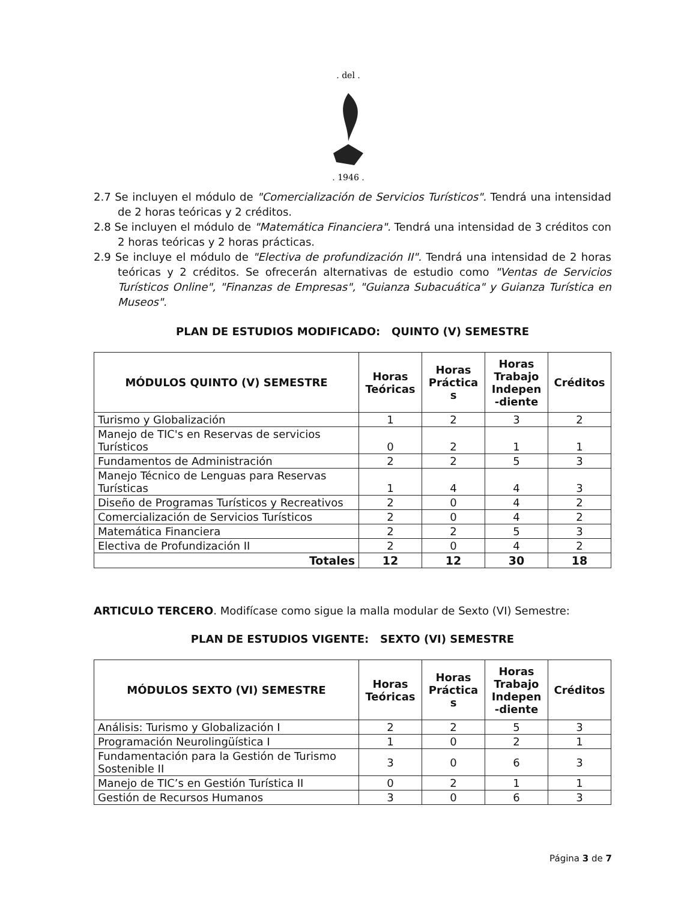. del .
. 1946 .
2.7 Se incluyen el módulo de "Comercialización de Servicios Turísticos". Tendrá una intensidad de 2 horas teóricas y 2 créditos.
2.8 Se incluyen el módulo de "Matemática Financiera". Tendrá una intensidad de 3 créditos con 2 horas teóricas y 2 horas prácticas.
2.9 Se incluye el módulo de "Electiva de profundización II". Tendrá una intensidad de 2 horas teóricas y 2 créditos. Se ofrecerán alternativas de estudio como "Ventas de Servicios Turísticos Online", "Finanzas de Empresas", "Guianza Subacuática" y Guianza Turística en Museos".
PLAN DE ESTUDIOS MODIFICADO: QUINTO (V) SEMESTRE
| MÓDULOS QUINTO (V) SEMESTRE | Horas Teóricas | Horas Práctica s | Horas Trabajo Indepen -diente | Créditos |
| --- | --- | --- | --- | --- |
| Turismo y Globalización | 1 | 2 | 3 | 2 |
| Manejo de TIC's en Reservas de servicios Turísticos | 0 | 2 | 1 | 1 |
| Fundamentos de Administración | 2 | 2 | 5 | 3 |
| Manejo Técnico de Lenguas para Reservas Turísticas | 1 | 4 | 4 | 3 |
| Diseño de Programas Turísticos y Recreativos | 2 | 0 | 4 | 2 |
| Comercialización de Servicios Turísticos | 2 | 0 | 4 | 2 |
| Matemática Financiera | 2 | 2 | 5 | 3 |
| Electiva de Profundización II | 2 | 0 | 4 | 2 |
| Totales | 12 | 12 | 30 | 18 |
ARTICULO TERCERO. Modifícase como sigue la malla modular de Sexto (VI) Semestre:
PLAN DE ESTUDIOS VIGENTE: SEXTO (VI) SEMESTRE
| MÓDULOS SEXTO (VI) SEMESTRE | Horas Teóricas | Horas Práctica s | Horas Trabajo Indepen -diente | Créditos |
| --- | --- | --- | --- | --- |
| Análisis: Turismo y Globalización I | 2 | 2 | 5 | 3 |
| Programación Neurolingüística I | 1 | 0 | 2 | 1 |
| Fundamentación para la Gestión de Turismo Sostenible II | 3 | 0 | 6 | 3 |
| Manejo de TIC’s en Gestión Turística II | 0 | 2 | 1 | 1 |
| Gestión de Recursos Humanos | 3 | 0 | 6 | 3 |
Página 3 de 7